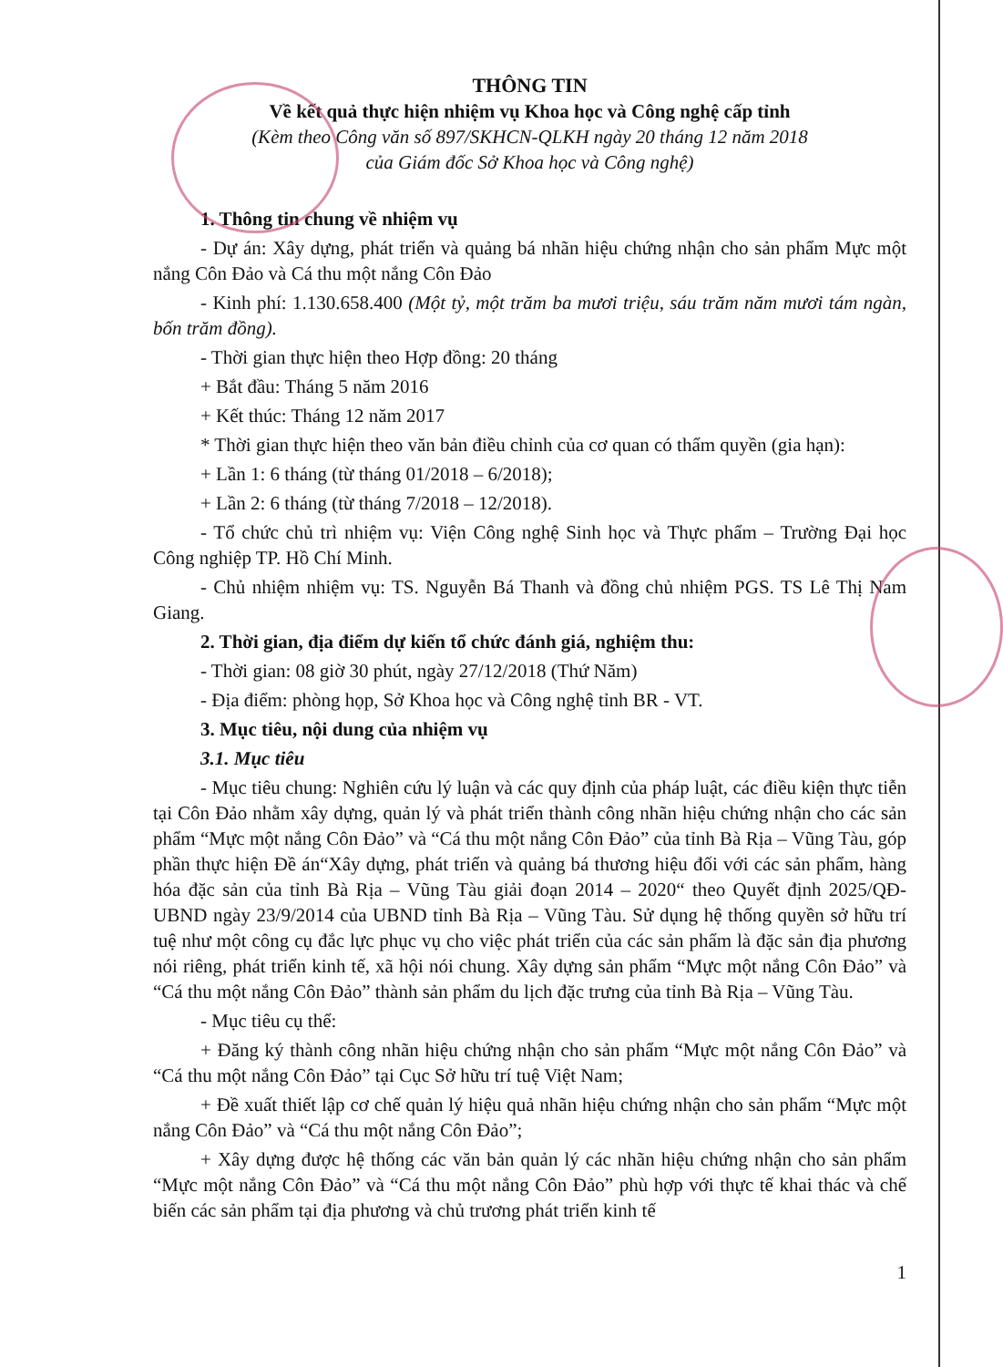THÔNG TIN
Về kết quả thực hiện nhiệm vụ Khoa học và Công nghệ cấp tỉnh
(Kèm theo Công văn số 897/SKHCN-QLKH ngày 20 tháng 12 năm 2018
của Giám đốc Sở Khoa học và Công nghệ)
1. Thông tin chung về nhiệm vụ
- Dự án: Xây dựng, phát triển và quảng bá nhãn hiệu chứng nhận cho sản phẩm Mực một nắng Côn Đảo và Cá thu một nắng Côn Đảo
- Kinh phí: 1.130.658.400 (Một tỷ, một trăm ba mươi triệu, sáu trăm năm mươi tám ngàn, bốn trăm đồng).
- Thời gian thực hiện theo Hợp đồng: 20 tháng
+ Bắt đầu: Tháng 5 năm 2016
+ Kết thúc: Tháng 12 năm 2017
* Thời gian thực hiện theo văn bản điều chỉnh của cơ quan có thẩm quyền (gia hạn):
+ Lần 1: 6 tháng (từ tháng 01/2018 – 6/2018);
+ Lần 2: 6 tháng (từ tháng 7/2018 – 12/2018).
- Tổ chức chủ trì nhiệm vụ: Viện Công nghệ Sinh học và Thực phẩm – Trường Đại học Công nghiệp TP. Hồ Chí Minh.
- Chủ nhiệm nhiệm vụ: TS. Nguyễn Bá Thanh và đồng chủ nhiệm PGS. TS Lê Thị Nam Giang.
2. Thời gian, địa điểm dự kiến tổ chức đánh giá, nghiệm thu:
- Thời gian: 08 giờ 30 phút, ngày 27/12/2018 (Thứ Năm)
- Địa điểm: phòng họp, Sở Khoa học và Công nghệ tỉnh BR - VT.
3. Mục tiêu, nội dung của nhiệm vụ
3.1. Mục tiêu
- Mục tiêu chung: Nghiên cứu lý luận và các quy định của pháp luật, các điều kiện thực tiễn tại Côn Đảo nhằm xây dựng, quản lý và phát triển thành công nhãn hiệu chứng nhận cho các sản phẩm “Mực một nắng Côn Đảo” và “Cá thu một nắng Côn Đảo” của tỉnh Bà Rịa – Vũng Tàu, góp phần thực hiện Đề án“Xây dựng, phát triển và quảng bá thương hiệu đối với các sản phẩm, hàng hóa đặc sản của tỉnh Bà Rịa – Vũng Tàu giải đoạn 2014 – 2020“ theo Quyết định 2025/QĐ-UBND ngày 23/9/2014 của UBND tỉnh Bà Rịa – Vũng Tàu. Sử dụng hệ thống quyền sở hữu trí tuệ như một công cụ đắc lực phục vụ cho việc phát triển của các sản phẩm là đặc sản địa phương nói riêng, phát triển kinh tế, xã hội nói chung. Xây dựng sản phẩm “Mực một nắng Côn Đảo” và “Cá thu một nắng Côn Đảo” thành sản phẩm du lịch đặc trưng của tỉnh Bà Rịa – Vũng Tàu.
- Mục tiêu cụ thể:
+ Đăng ký thành công nhãn hiệu chứng nhận cho sản phẩm “Mực một nắng Côn Đảo” và “Cá thu một nắng Côn Đảo” tại Cục Sở hữu trí tuệ Việt Nam;
+ Đề xuất thiết lập cơ chế quản lý hiệu quả nhãn hiệu chứng nhận cho sản phẩm “Mực một nắng Côn Đảo” và “Cá thu một nắng Côn Đảo”;
+ Xây dựng được hệ thống các văn bản quản lý các nhãn hiệu chứng nhận cho sản phẩm “Mực một nắng Côn Đảo” và “Cá thu một nắng Côn Đảo” phù hợp với thực tế khai thác và chế biến các sản phẩm tại địa phương và chủ trương phát triển kinh tế
1